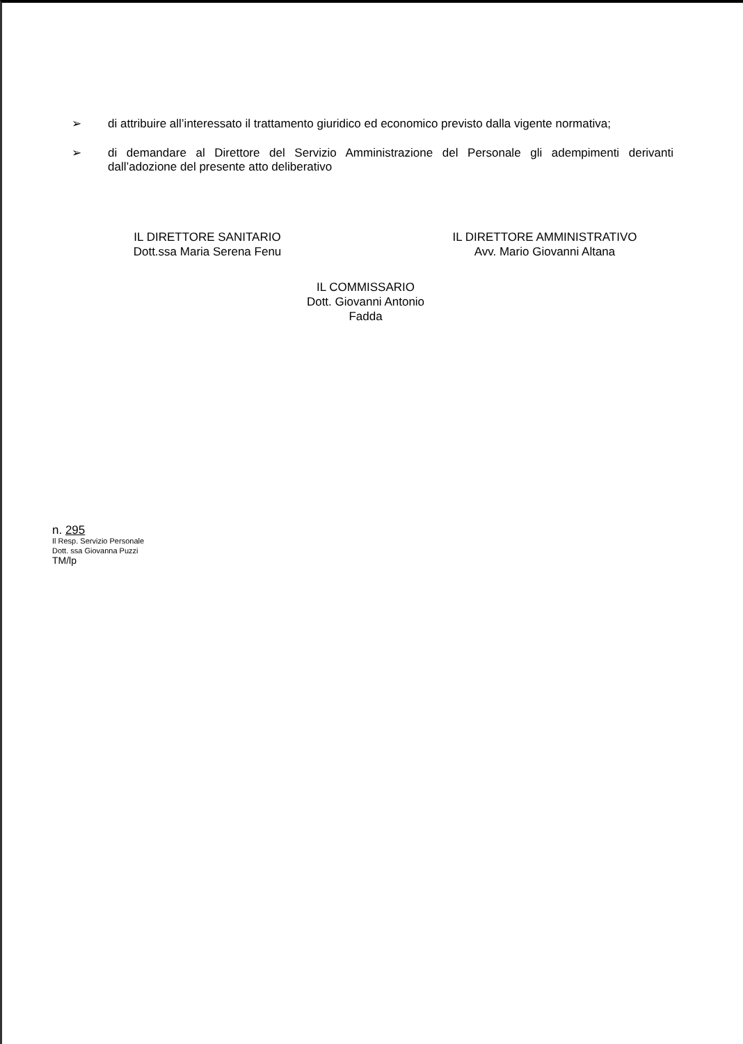➢ di attribuire all’interessato il trattamento giuridico ed economico previsto dalla vigente normativa;
➢ di demandare al Direttore del Servizio Amministrazione del Personale gli adempimenti derivanti dall’adozione del presente atto deliberativo
IL DIRETTORE SANITARIO
Dott.ssa Maria Serena Fenu
IL COMMISSARIO
Dott. Giovanni Antonio Fadda
IL DIRETTORE AMMINISTRATIVO
Avv. Mario Giovanni Altana
n. 295
Il Resp. Servizio Personale
Dott. ssa Giovanna Puzzi
TM/lp